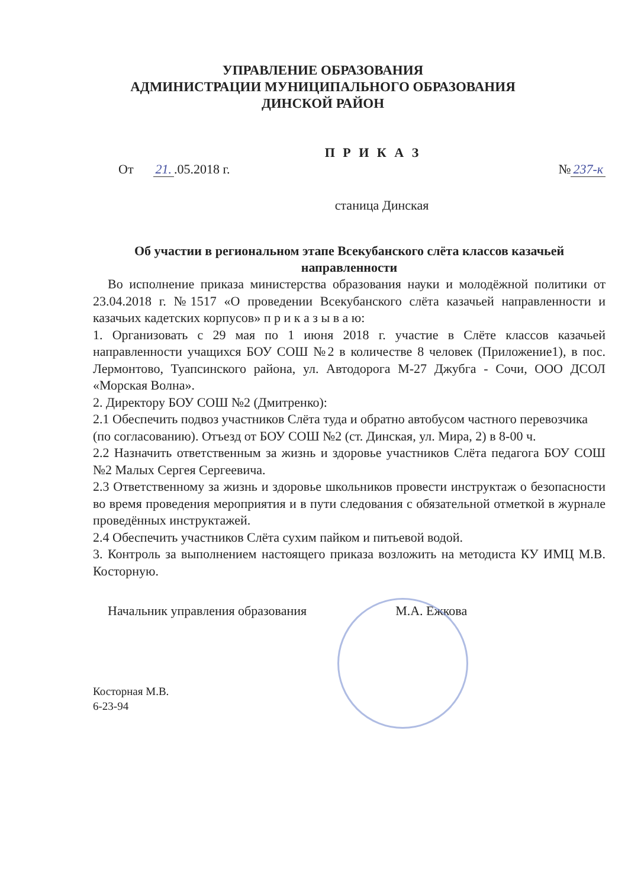УПРАВЛЕНИЕ ОБРАЗОВАНИЯ
АДМИНИСТРАЦИИ МУНИЦИПАЛЬНОГО ОБРАЗОВАНИЯ
ДИНСКОЙ РАЙОН
П Р И К А З
От 21..05.2018 г. № 237-к
станица Динская
Об участии в региональном этапе Всекубанского слёта классов казачьей направленности
Во исполнение приказа министерства образования науки и молодёжной политики от 23.04.2018 г. №1517 «О проведении Всекубанского слёта казачьей направленности и казачьих кадетских корпусов» п р и к а з ы в а ю:
1. Организовать с 29 мая по 1 июня 2018 г. участие в Слёте классов казачьей направленности учащихся БОУ СОШ №2 в количестве 8 человек (Приложение1), в пос. Лермонтово, Туапсинского района, ул. Автодорога М-27 Джубга - Сочи, ООО ДСОЛ «Морская Волна».
2. Директору БОУ СОШ №2 (Дмитренко):
2.1 Обеспечить подвоз участников Слёта туда и обратно автобусом частного перевозчика (по согласованию). Отъезд от БОУ СОШ №2 (ст. Динская, ул. Мира, 2) в 8-00 ч.
2.2 Назначить ответственным за жизнь и здоровье участников Слёта педагога БОУ СОШ №2 Малых Сергея Сергеевича.
2.3 Ответственному за жизнь и здоровье школьников провести инструктаж о безопасности во время проведения мероприятия и в пути следования с обязательной отметкой в журнале проведённых инструктажей.
2.4 Обеспечить участников Слёта сухим пайком и питьевой водой.
3. Контроль за выполнением настоящего приказа возложить на методиста КУ ИМЦ М.В. Косторную.
Начальник управления образования М.А. Ежкова
Косторная М.В.
6-23-94